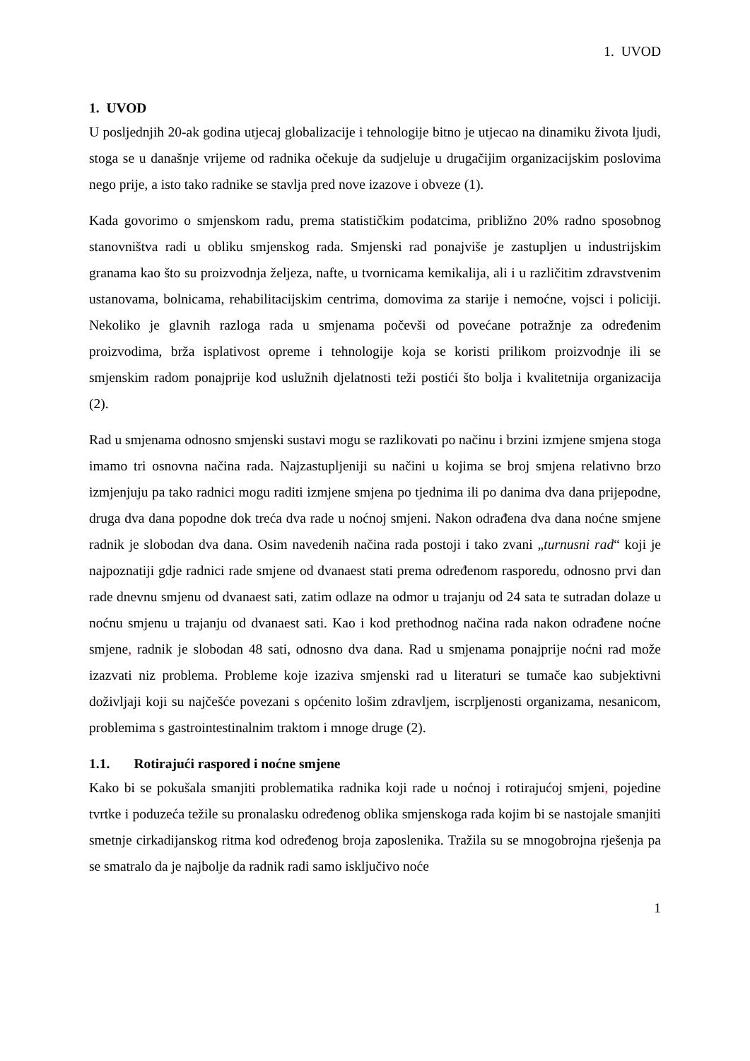1. UVOD
1. UVOD
U posljednjih 20-ak godina utjecaj globalizacije i tehnologije bitno je utjecao na dinamiku života ljudi, stoga se u današnje vrijeme od radnika očekuje da sudjeluje u drugačijim organizacijskim poslovima nego prije, a isto tako radnike se stavlja pred nove izazove i obveze (1).
Kada govorimo o smjenskom radu, prema statističkim podatcima, približno 20% radno sposobnog stanovništva radi u obliku smjenskog rada. Smjenski rad ponajviše je zastupljen u industrijskim granama kao što su proizvodnja željeza, nafte, u tvornicama kemikalija, ali i u različitim zdravstvenim ustanovama, bolnicama, rehabilitacijskim centrima, domovima za starije i nemoćne, vojsci i policiji. Nekoliko je glavnih razloga rada u smjenama počevši od povećane potražnje za određenim proizvodima, brža isplativost opreme i tehnologije koja se koristi prilikom proizvodnje ili se smjenskim radom ponajprije kod uslužnih djelatnosti teži postići što bolja i kvalitetnija organizacija (2).
Rad u smjenama odnosno smjenski sustavi mogu se razlikovati po načinu i brzini izmjene smjena stoga imamo tri osnovna načina rada. Najzastupljeniji su načini u kojima se broj smjena relativno brzo izmjenjuju pa tako radnici mogu raditi izmjene smjena po tjednima ili po danima dva dana prijepodne, druga dva dana popodne dok treća dva rade u noćnoj smjeni. Nakon odrađena dva dana noćne smjene radnik je slobodan dva dana. Osim navedenih načina rada postoji i tako zvani „turnusni rad“ koji je najpoznatiji gdje radnici rade smjene od dvanaest stati prema određenom rasporedu, odnosno prvi dan rade dnevnu smjenu od dvanaest sati, zatim odlaze na odmor u trajanju od 24 sata te sutradan dolaze u noćnu smjenu u trajanju od dvanaest sati. Kao i kod prethodnog načina rada nakon odrađene noćne smjene, radnik je slobodan 48 sati, odnosno dva dana. Rad u smjenama ponajprije noćni rad može izazvati niz problema. Probleme koje izaziva smjenski rad u literaturi se tumače kao subjektivni doživljaji koji su najčešće povezani s općenito lošim zdravljem, iscrpljenosti organizama, nesanicom, problemima s gastrointestinalnim traktom i mnoge druge (2).
1.1. Rotirajući raspored i noćne smjene
Kako bi se pokušala smanjiti problematika radnika koji rade u noćnoj i rotirajućoj smjeni, pojedine tvrtke i poduzeća težile su pronalasku određenog oblika smjenskoga rada kojim bi se nastojale smanjiti smetnje cirkadijanskog ritma kod određenog broja zaposlenika. Tražila su se mnogobrojna rješenja pa se smatralo da je najbolje da radnik radi samo isključivo noće
1